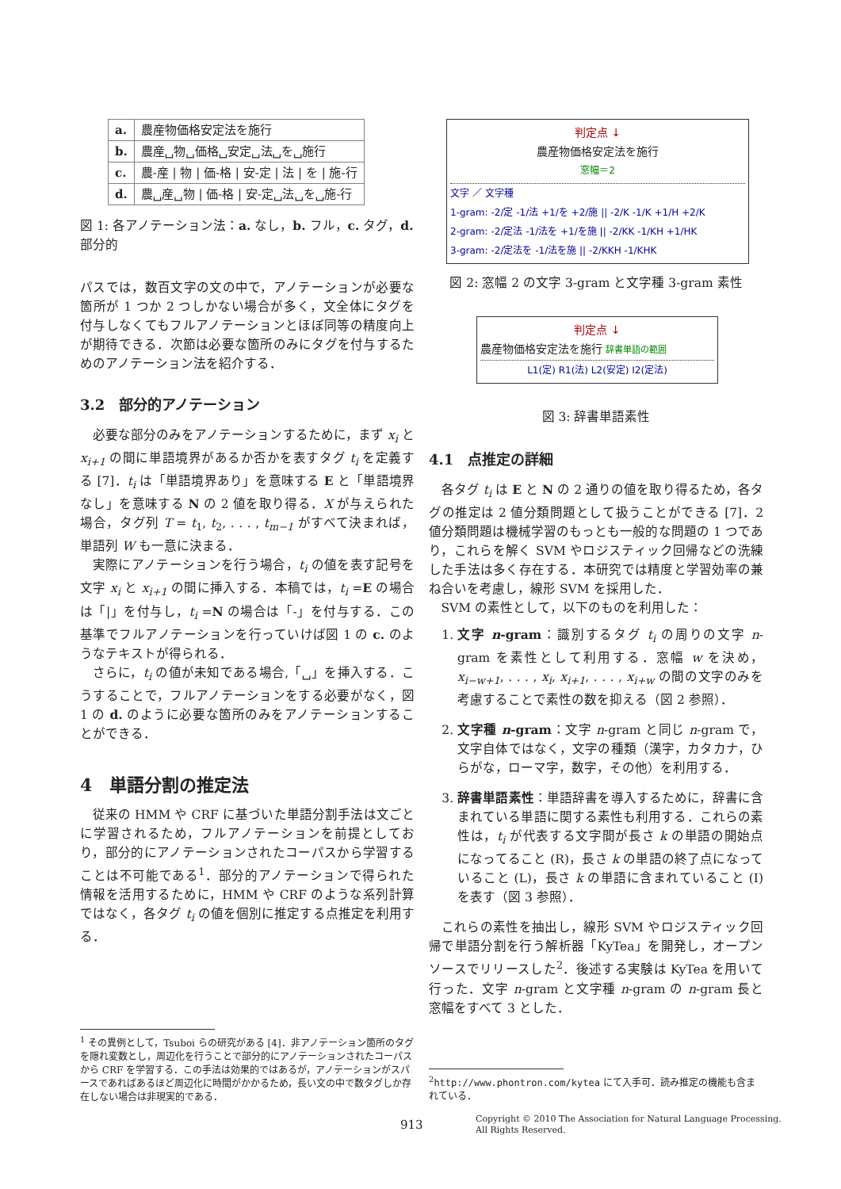| a. | 農産物価格安定法を施行 |
| b. | 農産␣物␣価格␣安定␣法␣を␣施行 |
| c. | 農-産 / 物 / 価-格 / 安-定 / 法 / を / 施-行 |
| d. | 農␣産␣物 / 価-格 / 安-定␣法␣を␣施-行 |
図 1: 各アノテーション法：a. なし，b. フル，c. タグ，d. 部分的
パスでは，数百文字の文の中で，アノテーションが必要な箇所が 1 つか 2 つしかない場合が多く，文全体にタグを付与しなくてもフルアノテーションとほぼ同等の精度向上が期待できる．次節は必要な箇所のみにタグを付与するためのアノテーション法を紹介する．
3.2　部分的アノテーション
必要な部分のみをアノテーションするために，まず x<sub>i</sub> と x<sub>i+1</sub> の間に単語境界があるか否かを表すタグ t<sub>i</sub> を定義する [7]．t<sub>i</sub> は「単語境界あり」を意味する E と「単語境界なし」を意味する N の 2 値を取り得る．X が与えられた場合，タグ列 T = t<sub>1</sub>, t<sub>2</sub>, . . . , t<sub>m−1</sub> がすべて決まれば，単語列 W も一意に決まる．
実際にアノテーションを行う場合，t<sub>i</sub> の値を表す記号を文字 x<sub>i</sub> と x<sub>i+1</sub> の間に挿入する．本稿では，t<sub>i</sub> =E の場合は「|」を付与し，t<sub>i</sub> =N の場合は「-」を付与する．この基準でフルアノテーションを行っていけば図 1 の c. のようなテキストが得られる．
さらに，t<sub>i</sub> の値が未知である場合,「␣」を挿入する．こうすることで，フルアノテーションをする必要がなく，図 1 の d. のように必要な箇所のみをアノテーションすることができる．
4　単語分割の推定法
従来の HMM や CRF に基づいた単語分割手法は文ごとに学習されるため，フルアノテーションを前提としており，部分的にアノテーションされたコーパスから学習することは不可能である<sup>1</sup>．部分的アノテーションで得られた情報を活用するために，HMM や CRF のような系列計算ではなく，各タグ t<sub>i</sub> の値を個別に推定する点推定を利用する．
<sup>1</sup> その異例として，Tsuboi らの研究がある [4]．非アノテーション箇所のタグを隠れ変数とし，周辺化を行うことで部分的にアノテーションされたコーパスから CRF を学習する．この手法は効果的ではあるが，アノテーションがスパースであればあるほど周辺化に時間がかかるため，長い文の中で数タグしか存在しない場合は非現実的である．
判定点 ↓
農産物価格安定法を施行
窓幅＝2
文字 ／ 文字種
1-gram: -2/定 -1/法 +1/を +2/施 || -2/K -1/K +1/H +2/K
2-gram: -2/定法 -1/法を +1/を施 || -2/KK -1/KH +1/HK
3-gram: -2/定法を -1/法を施 || -2/KKH -1/KHK
図 2: 窓幅 2 の文字 3-gram と文字種 3-gram 素性
判定点 ↓
農産物価格安定法を施行 辞書単語の範囲
L1(定) R1(法) L2(安定) I2(定法)
図 3: 辞書単語素性
4.1　点推定の詳細
各タグ t<sub>i</sub> は E と N の 2 通りの値を取り得るため，各タグの推定は 2 値分類問題として扱うことができる [7]．2 値分類問題は機械学習のもっとも一般的な問題の 1 つであり，これらを解く SVM やロジスティック回帰などの洗練した手法は多く存在する．本研究では精度と学習効率の兼ね合いを考慮し，線形 SVM を採用した．
SVM の素性として，以下のものを利用した：
1. 文字 n-gram：識別するタグ t<sub>i</sub> の周りの文字 n-gram を素性として利用する．窓幅 w を決め，x<sub>i−w+1</sub>, . . . , x<sub>i</sub>, x<sub>i+1</sub>, . . . , x<sub>i+w</sub> の間の文字のみを考慮することで素性の数を抑える（図 2 参照）．
2. 文字種 n-gram：文字 n-gram と同じ n-gram で，文字自体ではなく，文字の種類（漢字，カタカナ，ひらがな，ローマ字，数字，その他）を利用する．
3. 辞書単語素性：単語辞書を導入するために，辞書に含まれている単語に関する素性も利用する．これらの素性は，t<sub>i</sub> が代表する文字間が長さ k の単語の開始点になってること (R)，長さ k の単語の終了点になっていること (L)，長さ k の単語に含まれていること (I) を表す（図 3 参照）．
これらの素性を抽出し，線形 SVM やロジスティック回帰で単語分割を行う解析器「KyTea」を開発し，オープンソースでリリースした<sup>2</sup>．後述する実験は KyTea を用いて行った．文字 n-gram と文字種 n-gram の n-gram 長と窓幅をすべて 3 とした．
<sup>2</sup> http://www.phontron.com/kytea にて入手可．読み推定の機能も含まれている．
913
Copyright © 2010 The Association for Natural Language Processing.
All Rights Reserved.